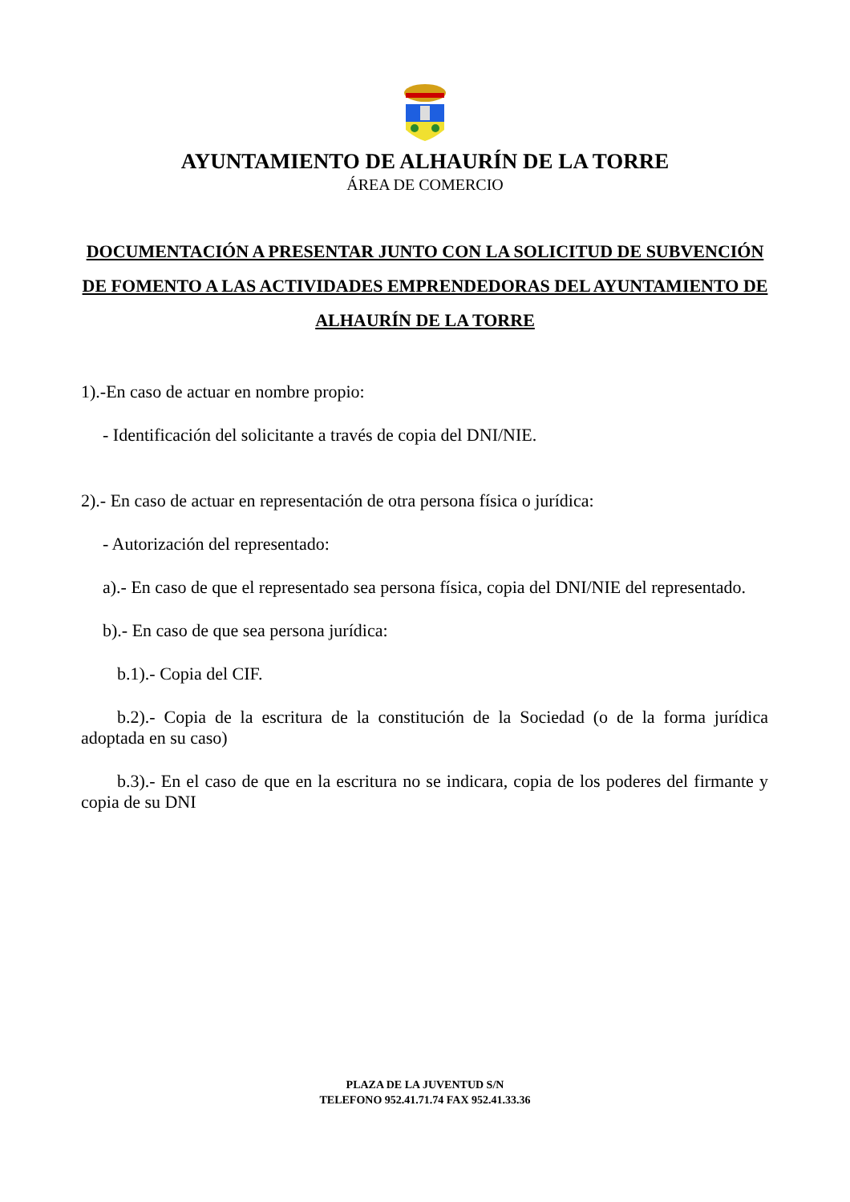AYUNTAMIENTO DE ALHAURÍN DE LA TORRE
ÁREA DE COMERCIO
DOCUMENTACIÓN A PRESENTAR JUNTO CON LA SOLICITUD DE SUBVENCIÓN DE FOMENTO A LAS ACTIVIDADES EMPRENDEDORAS DEL AYUNTAMIENTO DE ALHAURÍN DE LA TORRE
1).-En caso de actuar en nombre propio:
- Identificación del solicitante a través de copia del DNI/NIE.
2).- En caso de actuar en representación de otra persona física o jurídica:
- Autorización del representado:
a).- En caso de que el representado sea persona física, copia del DNI/NIE del representado.
b).- En caso de que sea persona jurídica:
b.1).- Copia del CIF.
b.2).- Copia de la escritura de la constitución de la Sociedad (o de la forma jurídica adoptada en su caso)
b.3).- En el caso de que en la escritura no se indicara, copia de los poderes del firmante y copia de su DNI
PLAZA DE LA JUVENTUD S/N
TELEFONO 952.41.71.74 FAX 952.41.33.36